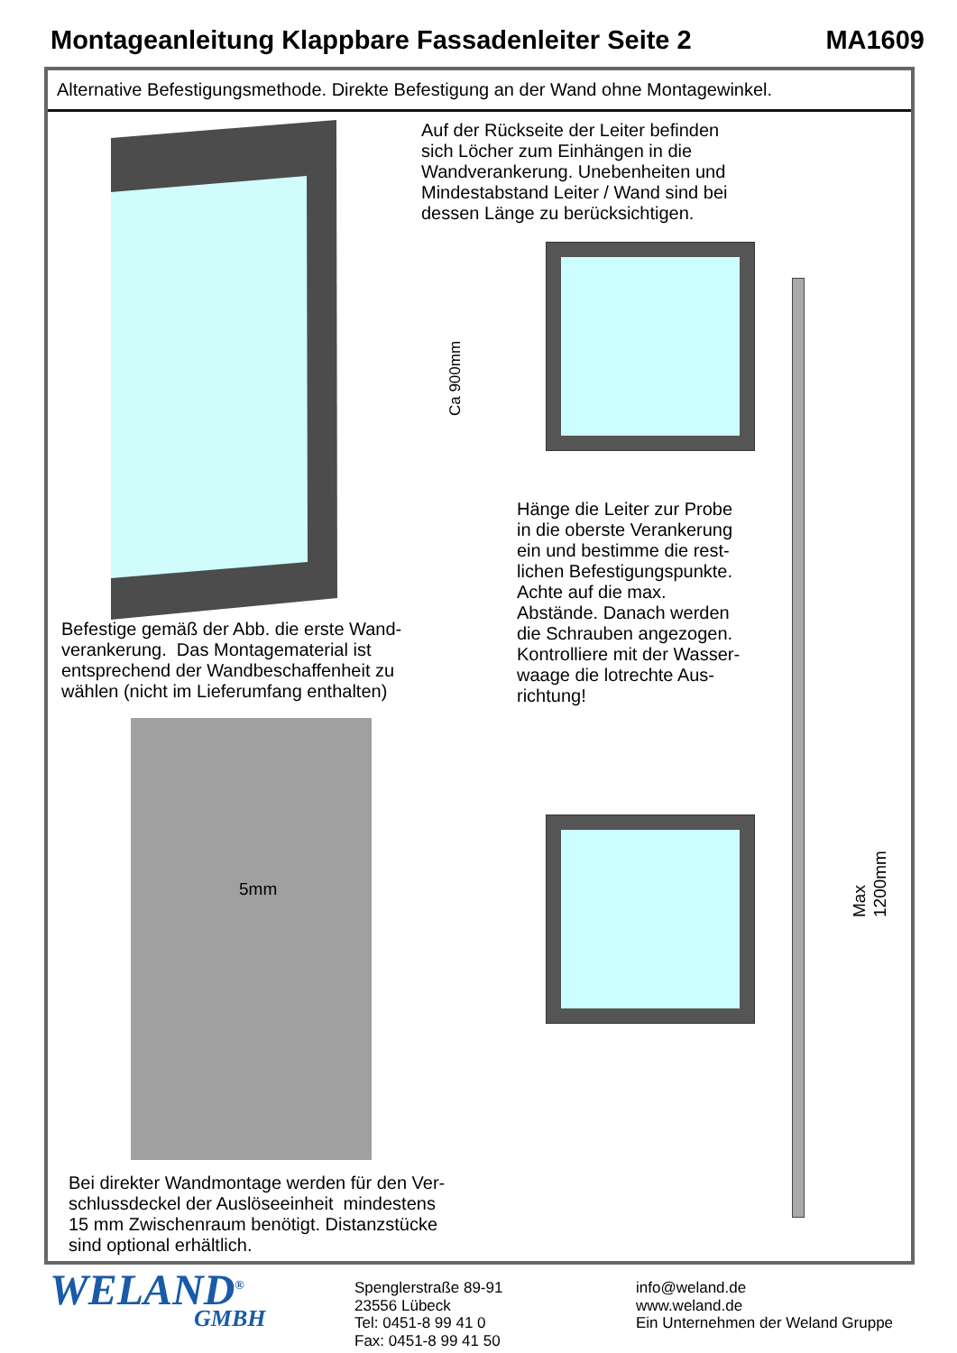Montageanleitung Klappbare Fassadenleiter Seite 2 MA1609
Alternative Befestigungsmethode. Direkte Befestigung an der Wand ohne Montagewinkel.
Ca 900mm
Auf der Rückseite der Leiter befinden
sich Löcher zum Einhängen in die
Wandverankerung. Unebenheiten und
Mindestabstand Leiter / Wand sind bei
dessen Länge zu berücksichtigen.
Hänge die Leiter zur Probe
in die oberste Verankerung
ein und bestimme die rest-
lichen Befestigungspunkte.
Achte auf die max.
Abstände. Danach werden
die Schrauben angezogen.
Kontrolliere mit der Wasser-
waage die lotrechte Aus-
richtung!
Max 1200mm
Befestige gemäß der Abb. die erste Wand-
verankerung. Das Montagematerial ist
entsprechend der Wandbeschaffenheit zu
wählen (nicht im Lieferumfang enthalten)
5mm
Bei direkter Wandmontage werden für den Ver-
schlussdeckel der Auslöseeinheit mindestens
15 mm Zwischenraum benötigt. Distanzstücke
sind optional erhältlich.
WELAND<sup>®</sup>
GMBH
Spenglerstraße 89-91
23556 Lübeck
Tel: 0451-8 99 41 0
Fax: 0451-8 99 41 50
info@weland.de
www.weland.de
Ein Unternehmen der Weland Gruppe